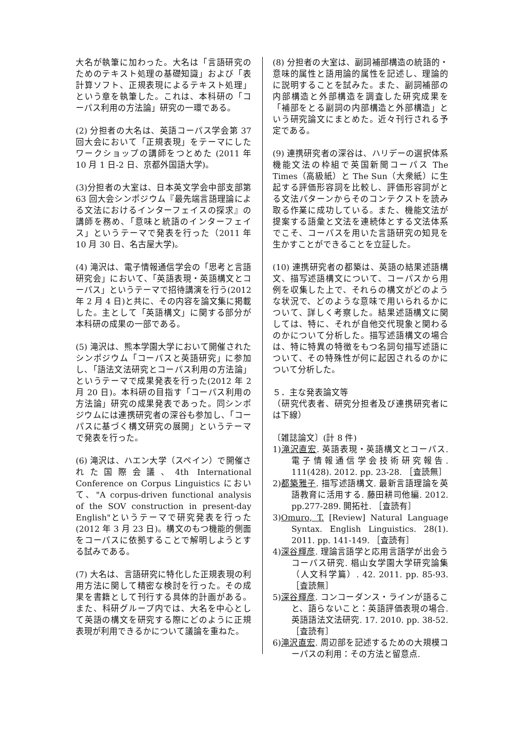大名が執筆に加わった。大名は「言語研究のためのテキスト処理の基礎知識」および「表計算ソフト、正規表現によるテキスト処理」という章を執筆した。これは、本科研の「コーパス利用の方法論」研究の一環である。
(2) 分担者の大名は、英語コーパス学会第 37 回大会において「正規表現」をテーマにしたワークショップの講師をつとめた (2011 年 10 月 1 日-2 日、京都外国語大学)。
(3)分担者の大室は、日本英文学会中部支部第 63 回大会シンポジウム『最先端言語理論による文法におけるインターフェイスの探求』の講師を務め、「意味と統語のインターフェイス」というテーマで発表を行った（2011 年 10 月 30 日、名古屋大学)。
(4) 滝沢は、電子情報通信学会の「思考と言語研究会」において、「英語表現・英語構文とコーパス」というテーマで招待講演を行う(2012 年 2 月 4 日)と共に、その内容を論文集に掲載した。主として「英語構文」に関する部分が本科研の成果の一部である。
(5) 滝沢は、熊本学園大学において開催されたシンポジウム「コーパスと英語研究」に参加し、「語法文法研究とコーパス利用の方法論」というテーマで成果発表を行った(2012 年 2 月 20 日)。本科研の目指す「コーパス利用の方法論」研究の成果発表であった。同シンポジウムには連携研究者の深谷も参加し、「コーパスに基づく構文研究の展開」というテーマで発表を行った。
(6) 滝沢は、ハエン大学（スペイン）で開催された国際会議、4th International Conference on Corpus Linguistics において、"A corpus-driven functional analysis of the SOV construction in present-day English"というテーマで研究発表を行った(2012 年 3 月 23 日)。構文のもつ機能的側面をコーパスに依拠することで解明しようとする試みである。
(7) 大名は、言語研究に特化した正規表現の利用方法に関して精密な検討を行った。その成果を書籍として刊行する具体的計画がある。また、科研グループ内では、大名を中心として英語の構文を研究する際にどのように正規表現が利用できるかについて議論を重ねた。
(8) 分担者の大室は、副詞補部構造の統語的・意味的属性と語用論的属性を記述し、理論的に説明することを試みた。また、副詞補部の内部構造と外部構造を調査した研究成果を「補部をとる副詞の内部構造と外部構造」という研究論文にまとめた。近々刊行される予定である。
(9) 連携研究者の深谷は、ハリデーの選択体系機能文法の枠組で英国新聞コーパス The Times（高級紙）と The Sun（大衆紙）に生起する評価形容詞を比較し、評価形容詞がとる文法パターンからそのコンテクストを読み取る作業に成功している。また、機能文法が提案する語彙と文法を連続体とする文法体系でこそ、コーパスを用いた言語研究の知見を生かすことができることを立証した。
(10) 連携研究者の都築は、英語の結果述語構文、描写述語構文について、コーパスから用例を収集した上で、それらの構文がどのような状況で、どのような意味で用いられるかについて、詳しく考察した。結果述語構文に関しては、特に、それが自他交代現象と関わるのかについて分析した。描写述語構文の場合は、特に特異の特徴をもつ名詞句描写述語について、その特殊性が何に起因されるのかについて分析した。
５．主な発表論文等
（研究代表者、研究分担者及び連携研究者には下線）
〔雑誌論文〕(計 8 件)
1)滝沢直宏. 英語表現・英語構文とコーパス. 電子情報通信学会技術研究報告. 111(428). 2012. pp. 23-28. ［査読無］
2)都築雅子. 描写述語構文. 最新言語理論を英語教育に活用する. 藤田耕司他編. 2012. pp.277-289. 開拓社. ［査読有］
3)Omuro, T. [Review] Natural Language Syntax. English Linguistics. 28(1). 2011. pp. 141-149. ［査読有］
4)深谷輝彦. 理論言語学と応用言語学が出会うコーパス研究. 椙山女学園大学研究論集（人文科学篇）. 42. 2011. pp. 85-93. ［査読無］
5)深谷輝彦. コンコーダンス・ラインが語ること、語らないこと：英語評価表現の場合. 英語語法文法研究. 17. 2010. pp. 38-52. ［査読有］
6)滝沢直宏. 周辺部を記述するための大規模コーパスの利用：その方法と留意点.